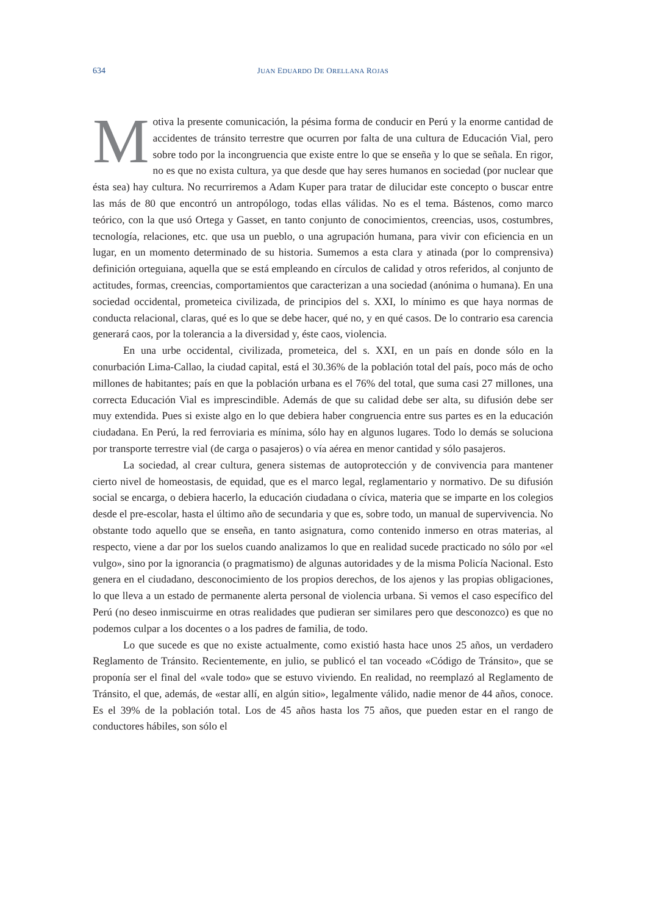634 JUAN EDUARDO DE ORELLANA ROJAS
Motiva la presente comunicación, la pésima forma de conducir en Perú y la enorme cantidad de accidentes de tránsito terrestre que ocurren por falta de una cultura de Educación Vial, pero sobre todo por la incongruencia que existe entre lo que se enseña y lo que se señala. En rigor, no es que no exista cultura, ya que desde que hay seres humanos en sociedad (por nuclear que ésta sea) hay cultura. No recurriremos a Adam Kuper para tratar de dilucidar este concepto o buscar entre las más de 80 que encontró un antropólogo, todas ellas válidas. No es el tema. Bástenos, como marco teórico, con la que usó Ortega y Gasset, en tanto conjunto de conocimientos, creencias, usos, costumbres, tecnología, relaciones, etc. que usa un pueblo, o una agrupación humana, para vivir con eficiencia en un lugar, en un momento determinado de su historia. Sumemos a esta clara y atinada (por lo comprensiva) definición orteguiana, aquella que se está empleando en círculos de calidad y otros referidos, al conjunto de actitudes, formas, creencias, comportamientos que caracterizan a una sociedad (anónima o humana). En una sociedad occidental, prometeica civilizada, de principios del s. XXI, lo mínimo es que haya normas de conducta relacional, claras, qué es lo que se debe hacer, qué no, y en qué casos. De lo contrario esa carencia generará caos, por la tolerancia a la diversidad y, éste caos, violencia.
En una urbe occidental, civilizada, prometeica, del s. XXI, en un país en donde sólo en la conurbación Lima-Callao, la ciudad capital, está el 30.36% de la población total del país, poco más de ocho millones de habitantes; país en que la población urbana es el 76% del total, que suma casi 27 millones, una correcta Educación Vial es imprescindible. Además de que su calidad debe ser alta, su difusión debe ser muy extendida. Pues si existe algo en lo que debiera haber congruencia entre sus partes es en la educación ciudadana. En Perú, la red ferroviaria es mínima, sólo hay en algunos lugares. Todo lo demás se soluciona por transporte terrestre vial (de carga o pasajeros) o vía aérea en menor cantidad y sólo pasajeros.
La sociedad, al crear cultura, genera sistemas de autoprotección y de convivencia para mantener cierto nivel de homeostasis, de equidad, que es el marco legal, reglamentario y normativo. De su difusión social se encarga, o debiera hacerlo, la educación ciudadana o cívica, materia que se imparte en los colegios desde el pre-escolar, hasta el último año de secundaria y que es, sobre todo, un manual de supervivencia. No obstante todo aquello que se enseña, en tanto asignatura, como contenido inmerso en otras materias, al respecto, viene a dar por los suelos cuando analizamos lo que en realidad sucede practicado no sólo por «el vulgo», sino por la ignorancia (o pragmatismo) de algunas autoridades y de la misma Policía Nacional. Esto genera en el ciudadano, desconocimiento de los propios derechos, de los ajenos y las propias obligaciones, lo que lleva a un estado de permanente alerta personal de violencia urbana. Si vemos el caso específico del Perú (no deseo inmiscuirme en otras realidades que pudieran ser similares pero que desconozco) es que no podemos culpar a los docentes o a los padres de familia, de todo.
Lo que sucede es que no existe actualmente, como existió hasta hace unos 25 años, un verdadero Reglamento de Tránsito. Recientemente, en julio, se publicó el tan voceado «Código de Tránsito», que se proponía ser el final del «vale todo» que se estuvo viviendo. En realidad, no reemplazó al Reglamento de Tránsito, el que, además, de «estar allí, en algún sitio», legalmente válido, nadie menor de 44 años, conoce. Es el 39% de la población total. Los de 45 años hasta los 75 años, que pueden estar en el rango de conductores hábiles, son sólo el